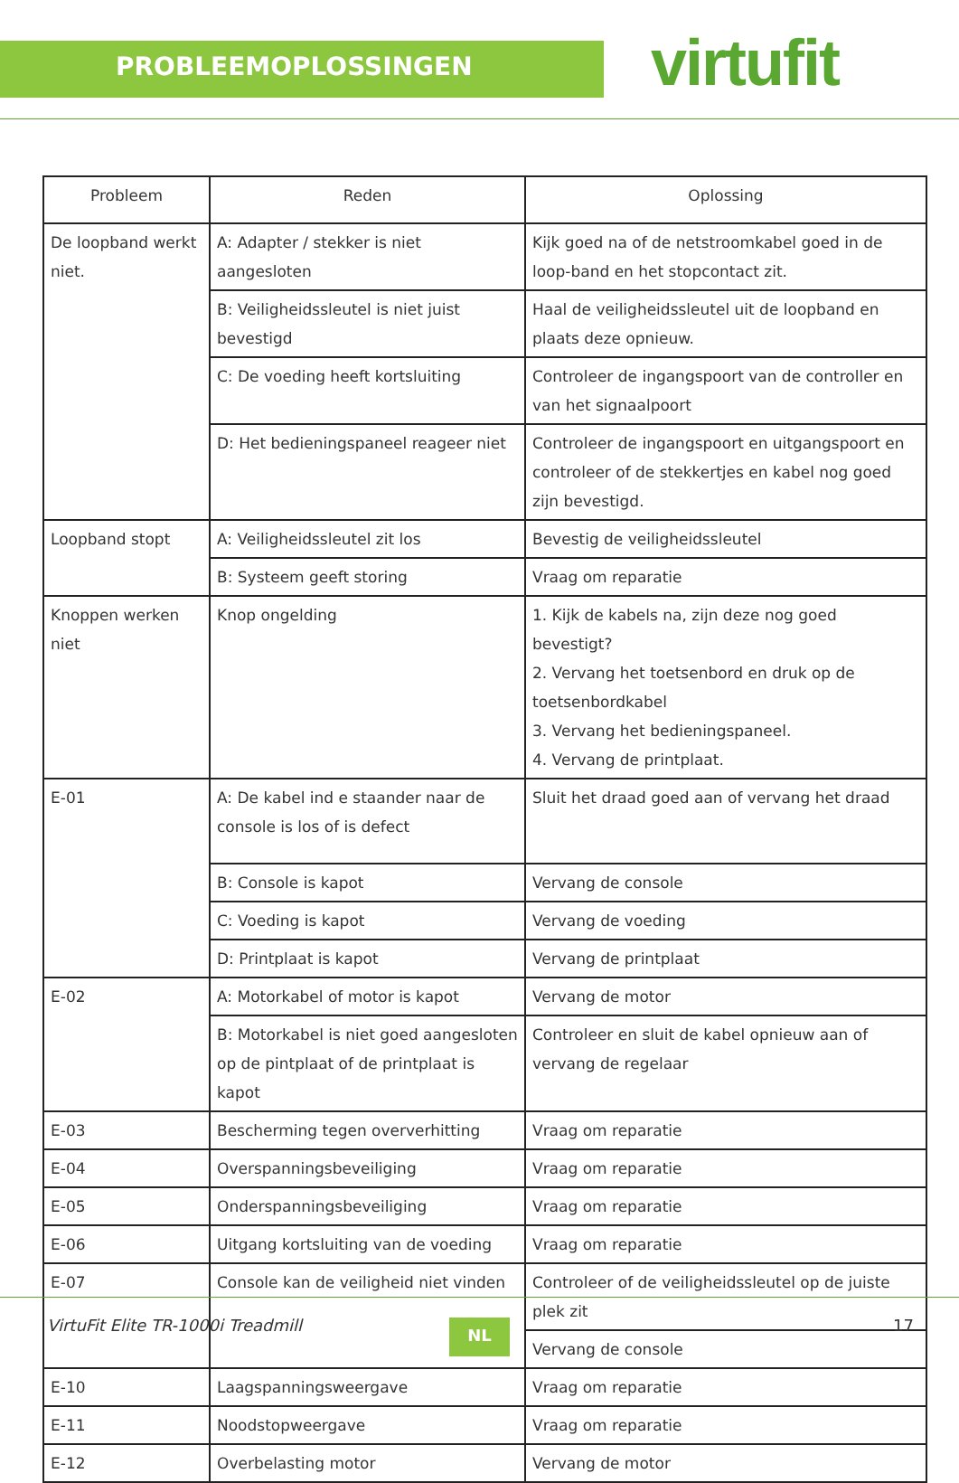PROBLEEMOPLOSSINGEN virtufit
| Probleem | Reden | Oplossing |
| --- | --- | --- |
| De loopband werkt niet. | A: Adapter / stekker is niet aangesloten | Kijk goed na of de netstroomkabel goed in de loop-band en het stopcontact zit. |
| | B: Veiligheidssleutel is niet juist bevestigd | Haal de veiligheidssleutel uit de loopband en plaats deze opnieuw. |
| | C: De voeding heeft kortsluiting | Controleer de ingangspoort van de controller en van het signaalpoort |
| | D: Het bedieningspaneel reageer niet | Controleer de ingangspoort en uitgangspoort en controleer of de stekkertjes en kabel nog goed zijn bevestigd. |
| Loopband stopt | A: Veiligheidssleutel zit los | Bevestig de veiligheidssleutel |
| | B: Systeem geeft storing | Vraag om reparatie |
| Knoppen werken niet | Knop ongelding | 1. Kijk de kabels na, zijn deze nog goed bevestigt? 2. Vervang het toetsenbord en druk op de toetsenbordkabel 3. Vervang het bedieningspaneel. 4. Vervang de printplaat. |
| E-01 | A: De kabel ind e staander naar de console is los of is defect | Sluit het draad goed aan of vervang het draad |
| | B: Console is kapot | Vervang de console |
| | C: Voeding is kapot | Vervang de voeding |
| | D: Printplaat is kapot | Vervang de printplaat |
| E-02 | A: Motorkabel of motor is kapot | Vervang de motor |
| | B: Motorkabel is niet goed aangesloten op de pintplaat of de printplaat is kapot | Controleer en sluit de kabel opnieuw aan of vervang de regelaar |
| E-03 | Bescherming tegen oververhitting | Vraag om reparatie |
| E-04 | Overspanningsbeveiliging | Vraag om reparatie |
| E-05 | Onderspanningsbeveiliging | Vraag om reparatie |
| E-06 | Uitgang kortsluiting van de voeding | Vraag om reparatie |
| E-07 | Console kan de veiligheid niet vinden | Controleer of de veiligheidssleutel op de juiste plek zit |
| | | Vervang de console |
| E-10 | Laagspanningsweergave | Vraag om reparatie |
| E-11 | Noodstopweergave | Vraag om reparatie |
| E-12 | Overbelasting motor | Vervang de motor |
VirtuFit Elite TR-1000i Treadmill
NL 17